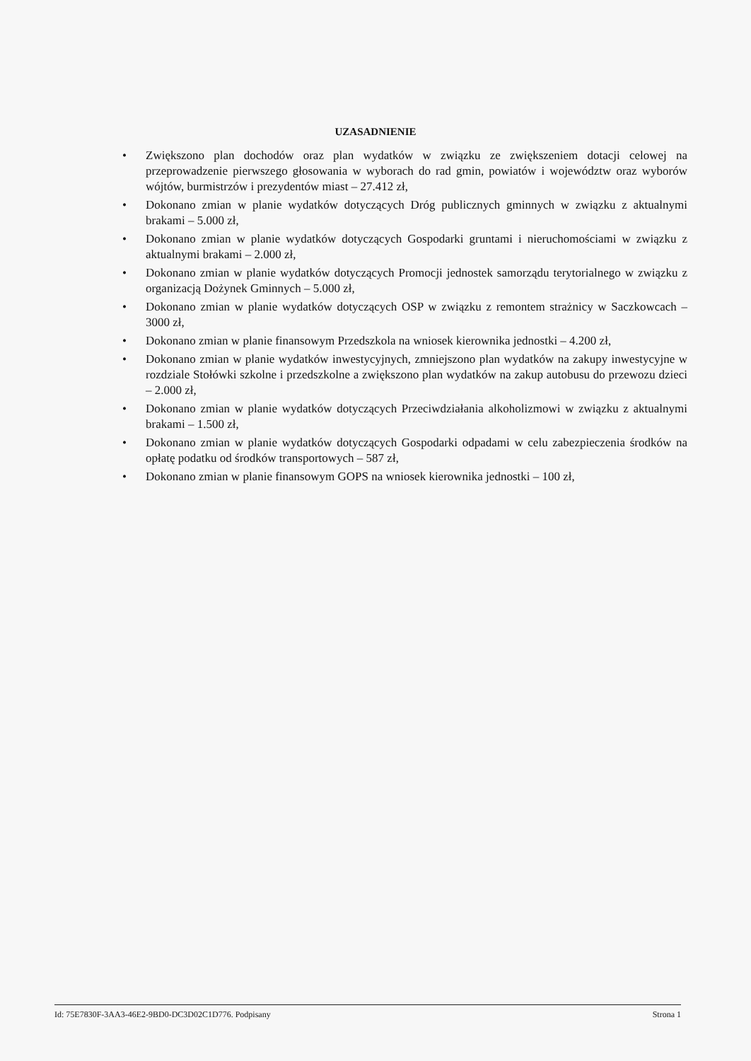UZASADNIENIE
• Zwiększono plan dochodów oraz plan wydatków w związku ze zwiększeniem dotacji celowej na przeprowadzenie pierwszego głosowania w wyborach do rad gmin, powiatów i województw oraz wyborów wójtów, burmistrzów i prezydentów miast – 27.412 zł,
• Dokonano zmian w planie wydatków dotyczących Dróg publicznych gminnych w związku z aktualnymi brakami – 5.000 zł,
• Dokonano zmian w planie wydatków dotyczących Gospodarki gruntami i nieruchomościami w związku z aktualnymi brakami – 2.000 zł,
• Dokonano zmian w planie wydatków dotyczących Promocji jednostek samorządu terytorialnego w związku z organizacją Dożynek Gminnych – 5.000 zł,
• Dokonano zmian w planie wydatków dotyczących OSP w związku z remontem strażnicy w Saczkowcach – 3000 zł,
• Dokonano zmian w planie finansowym Przedszkola na wniosek kierownika jednostki – 4.200 zł,
• Dokonano zmian w planie wydatków inwestycyjnych, zmniejszono plan wydatków na zakupy inwestycyjne w rozdziale Stołówki szkolne i przedszkolne a zwiększono plan wydatków na zakup autobusu do przewozu dzieci – 2.000 zł,
• Dokonano zmian w planie wydatków dotyczących Przeciwdziałania alkoholizmowi w związku z aktualnymi brakami – 1.500 zł,
• Dokonano zmian w planie wydatków dotyczących Gospodarki odpadami w celu zabezpieczenia środków na opłatę podatku od środków transportowych – 587 zł,
• Dokonano zmian w planie finansowym GOPS na wniosek kierownika jednostki – 100 zł,
Id: 75E7830F-3AA3-46E2-9BD0-DC3D02C1D776. Podpisany Strona 1